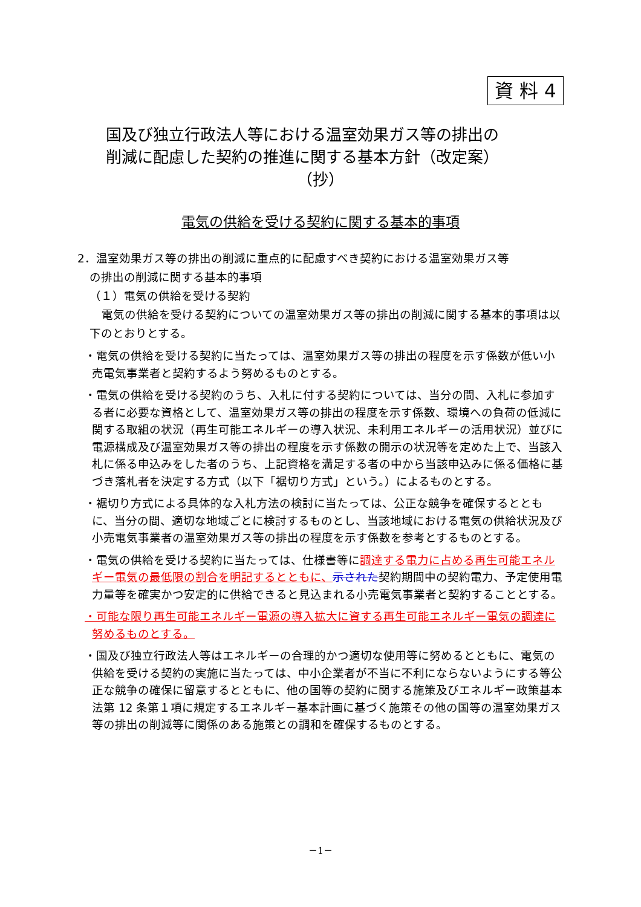資 料 4
国及び独立行政法人等における温室効果ガス等の排出の
削減に配慮した契約の推進に関する基本方針（改定案）
（抄）
電気の供給を受ける契約に関する基本的事項
2．温室効果ガス等の排出の削減に重点的に配慮すべき契約における温室効果ガス等
の排出の削減に関する基本的事項
（１）電気の供給を受ける契約
電気の供給を受ける契約についての温室効果ガス等の排出の削減に関する基本的事項は以下のとおりとする。
・電気の供給を受ける契約に当たっては、温室効果ガス等の排出の程度を示す係数が低い小売電気事業者と契約するよう努めるものとする。
・電気の供給を受ける契約のうち、入札に付する契約については、当分の間、入札に参加する者に必要な資格として、温室効果ガス等の排出の程度を示す係数、環境への負荷の低減に関する取組の状況（再生可能エネルギーの導入状況、未利用エネルギーの活用状況）並びに電源構成及び温室効果ガス等の排出の程度を示す係数の開示の状況等を定めた上で、当該入札に係る申込みをした者のうち、上記資格を満足する者の中から当該申込みに係る価格に基づき落札者を決定する方式（以下「裾切り方式」という。）によるものとする。
・裾切り方式による具体的な入札方法の検討に当たっては、公正な競争を確保するとともに、当分の間、適切な地域ごとに検討するものとし、当該地域における電気の供給状況及び小売電気事業者の温室効果ガス等の排出の程度を示す係数を参考とするものとする。
・電気の供給を受ける契約に当たっては、仕様書等に調達する電力に占める再生可能エネルギー電気の最低限の割合を明記するとともに、示された契約期間中の契約電力、予定使用電力量等を確実かつ安定的に供給できると見込まれる小売電気事業者と契約することとする。
・可能な限り再生可能エネルギー電源の導入拡大に資する再生可能エネルギー電気の調達に努めるものとする。
・国及び独立行政法人等はエネルギーの合理的かつ適切な使用等に努めるとともに、電気の供給を受ける契約の実施に当たっては、中小企業者が不当に不利にならないようにする等公正な競争の確保に留意するとともに、他の国等の契約に関する施策及びエネルギー政策基本法第 12 条第１項に規定するエネルギー基本計画に基づく施策その他の国等の温室効果ガス等の排出の削減等に関係のある施策との調和を確保するものとする。
－1－